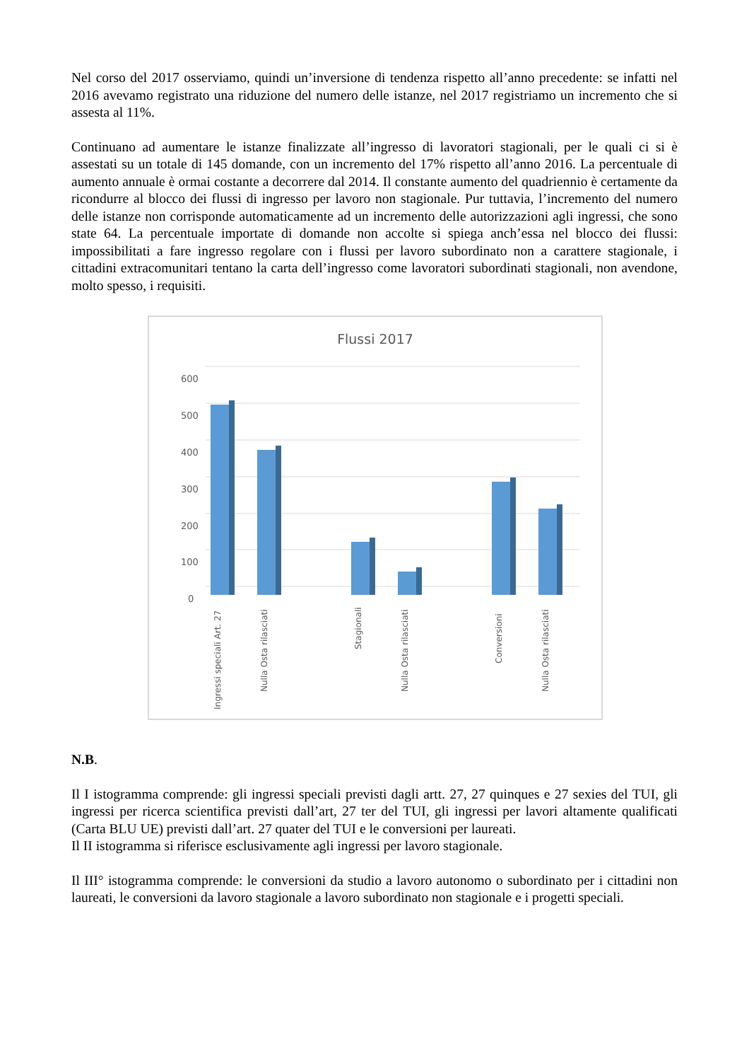Nel corso del 2017 osserviamo, quindi un’inversione di tendenza rispetto all’anno precedente: se infatti nel 2016 avevamo registrato una riduzione del numero delle istanze, nel 2017 registriamo un incremento che si assesta al 11%.
Continuano ad aumentare le istanze finalizzate all’ingresso di lavoratori stagionali, per le quali ci si è assestati su un totale di 145 domande, con un incremento del 17% rispetto all’anno 2016. La percentuale di aumento annuale è ormai costante a decorrere dal 2014. Il constante aumento del quadriennio è certamente da ricondurre al blocco dei flussi di ingresso per lavoro non stagionale. Pur tuttavia, l’incremento del numero delle istanze non corrisponde automaticamente ad un incremento delle autorizzazioni agli ingressi, che sono state 64. La percentuale importate di domande non accolte si spiega anch’essa nel blocco dei flussi: impossibilitati a fare ingresso regolare con i flussi per lavoro subordinato non a carattere stagionale, i cittadini extracomunitari tentano la carta dell’ingresso come lavoratori subordinati stagionali, non avendone, molto spesso, i requisiti.
Flussi 2017
600
500
400
300
200
100
0
Ingressi speciali Art. 27
Nulla Osta rilasciati
Stagionali
Nulla Osta rilasciati
Conversioni
Nulla Osta rilasciati
N.B.
Il I istogramma comprende: gli ingressi speciali previsti dagli artt. 27, 27 quinques e 27 sexies del TUI, gli ingressi per ricerca scientifica previsti dall’art, 27 ter del TUI, gli ingressi per lavori altamente qualificati (Carta BLU UE) previsti dall’art. 27 quater del TUI e le conversioni per laureati.
Il II istogramma si riferisce esclusivamente agli ingressi per lavoro stagionale.
Il III° istogramma comprende: le conversioni da studio a lavoro autonomo o subordinato per i cittadini non laureati, le conversioni da lavoro stagionale a lavoro subordinato non stagionale e i progetti speciali.